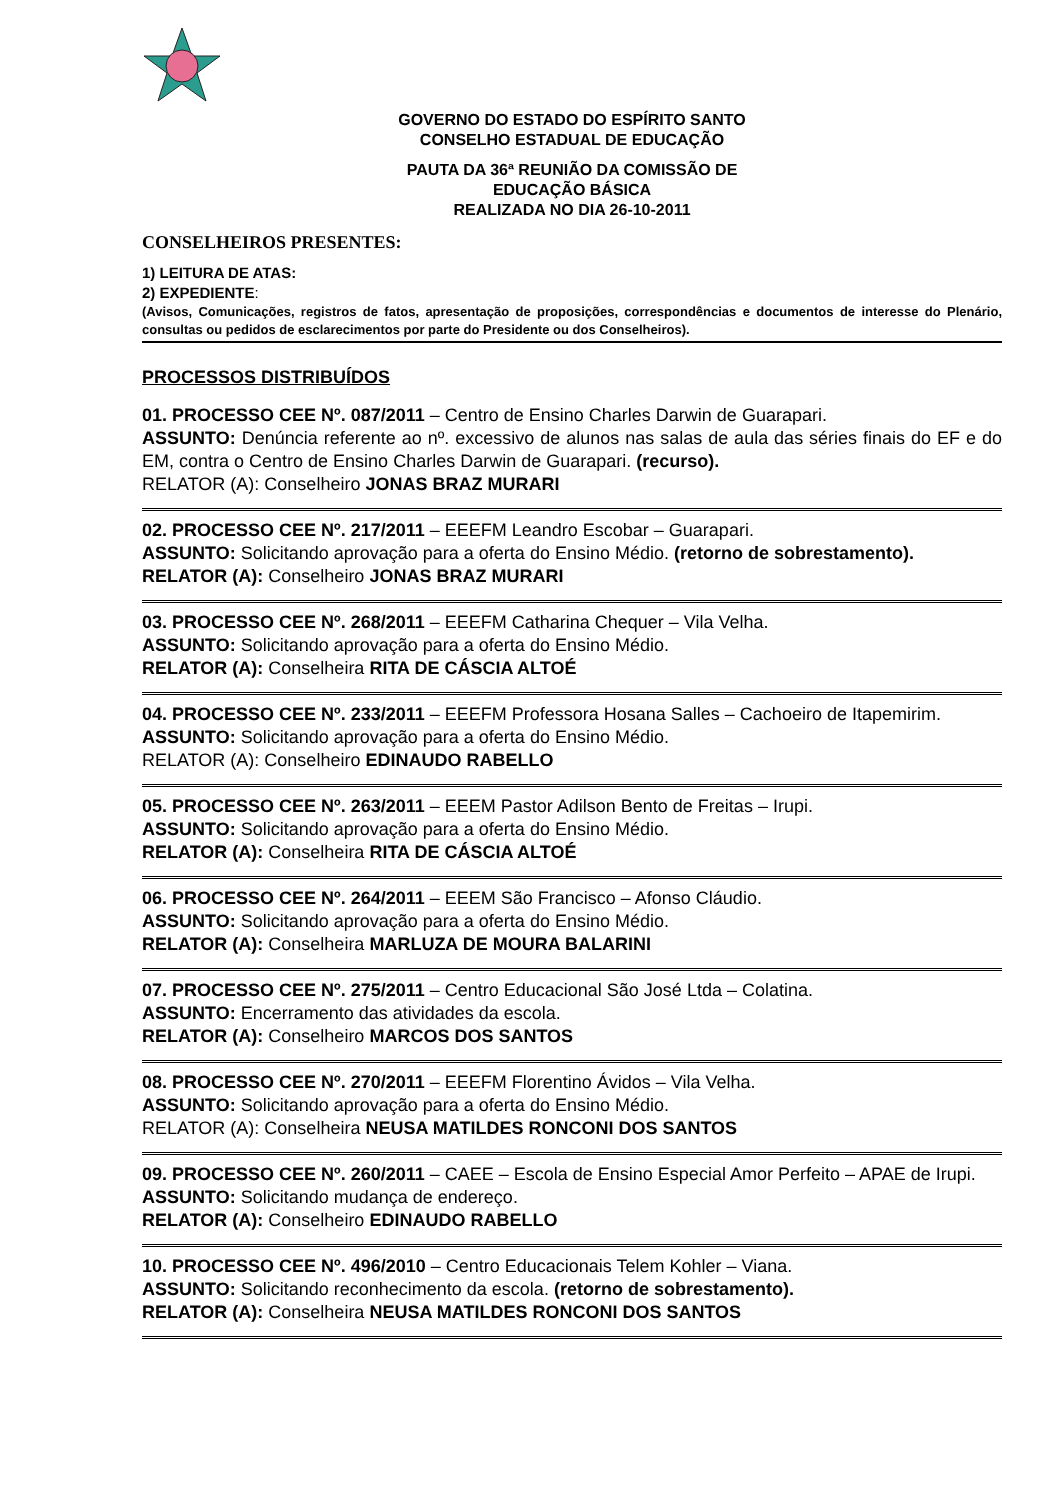GOVERNO DO ESTADO DO ESPÍRITO SANTO
CONSELHO ESTADUAL DE EDUCAÇÃO
PAUTA DA 36ª REUNIÃO DA COMISSÃO DE
EDUCAÇÃO BÁSICA
REALIZADA NO DIA 26-10-2011
CONSELHEIROS PRESENTES:
1) LEITURA DE ATAS:
2) EXPEDIENTE:
(Avisos, Comunicações, registros de fatos, apresentação de proposições, correspondências e documentos de interesse do Plenário, consultas ou pedidos de esclarecimentos por parte do Presidente ou dos Conselheiros).
PROCESSOS DISTRIBUÍDOS
01. PROCESSO CEE Nº. 087/2011 – Centro de Ensino Charles Darwin de Guarapari.
ASSUNTO: Denúncia referente ao nº. excessivo de alunos nas salas de aula das séries finais do EF e do EM, contra o Centro de Ensino Charles Darwin de Guarapari. (recurso).
RELATOR (A): Conselheiro JONAS BRAZ MURARI
02. PROCESSO CEE Nº. 217/2011 – EEEFM Leandro Escobar – Guarapari.
ASSUNTO: Solicitando aprovação para a oferta do Ensino Médio. (retorno de sobrestamento).
RELATOR (A): Conselheiro JONAS BRAZ MURARI
03. PROCESSO CEE Nº. 268/2011 – EEEFM Catharina Chequer – Vila Velha.
ASSUNTO: Solicitando aprovação para a oferta do Ensino Médio.
RELATOR (A): Conselheira RITA DE CÁSCIA ALTOÉ
04. PROCESSO CEE Nº. 233/2011 – EEEFM Professora Hosana Salles – Cachoeiro de Itapemirim.
ASSUNTO: Solicitando aprovação para a oferta do Ensino Médio.
RELATOR (A): Conselheiro EDINAUDO RABELLO
05. PROCESSO CEE Nº. 263/2011 – EEEM Pastor Adilson Bento de Freitas – Irupi.
ASSUNTO: Solicitando aprovação para a oferta do Ensino Médio.
RELATOR (A): Conselheira RITA DE CÁSCIA ALTOÉ
06. PROCESSO CEE Nº. 264/2011 – EEEM São Francisco – Afonso Cláudio.
ASSUNTO: Solicitando aprovação para a oferta do Ensino Médio.
RELATOR (A): Conselheira MARLUZA DE MOURA BALARINI
07. PROCESSO CEE Nº. 275/2011 – Centro Educacional São José Ltda – Colatina.
ASSUNTO: Encerramento das atividades da escola.
RELATOR (A): Conselheiro MARCOS DOS SANTOS
08. PROCESSO CEE Nº. 270/2011 – EEEFM Florentino Ávidos – Vila Velha.
ASSUNTO: Solicitando aprovação para a oferta do Ensino Médio.
RELATOR (A): Conselheira NEUSA MATILDES RONCONI DOS SANTOS
09. PROCESSO CEE Nº. 260/2011 – CAEE – Escola de Ensino Especial Amor Perfeito – APAE de Irupi.
ASSUNTO: Solicitando mudança de endereço.
RELATOR (A): Conselheiro EDINAUDO RABELLO
10. PROCESSO CEE Nº. 496/2010 – Centro Educacionais Telem Kohler – Viana.
ASSUNTO: Solicitando reconhecimento da escola. (retorno de sobrestamento).
RELATOR (A): Conselheira NEUSA MATILDES RONCONI DOS SANTOS